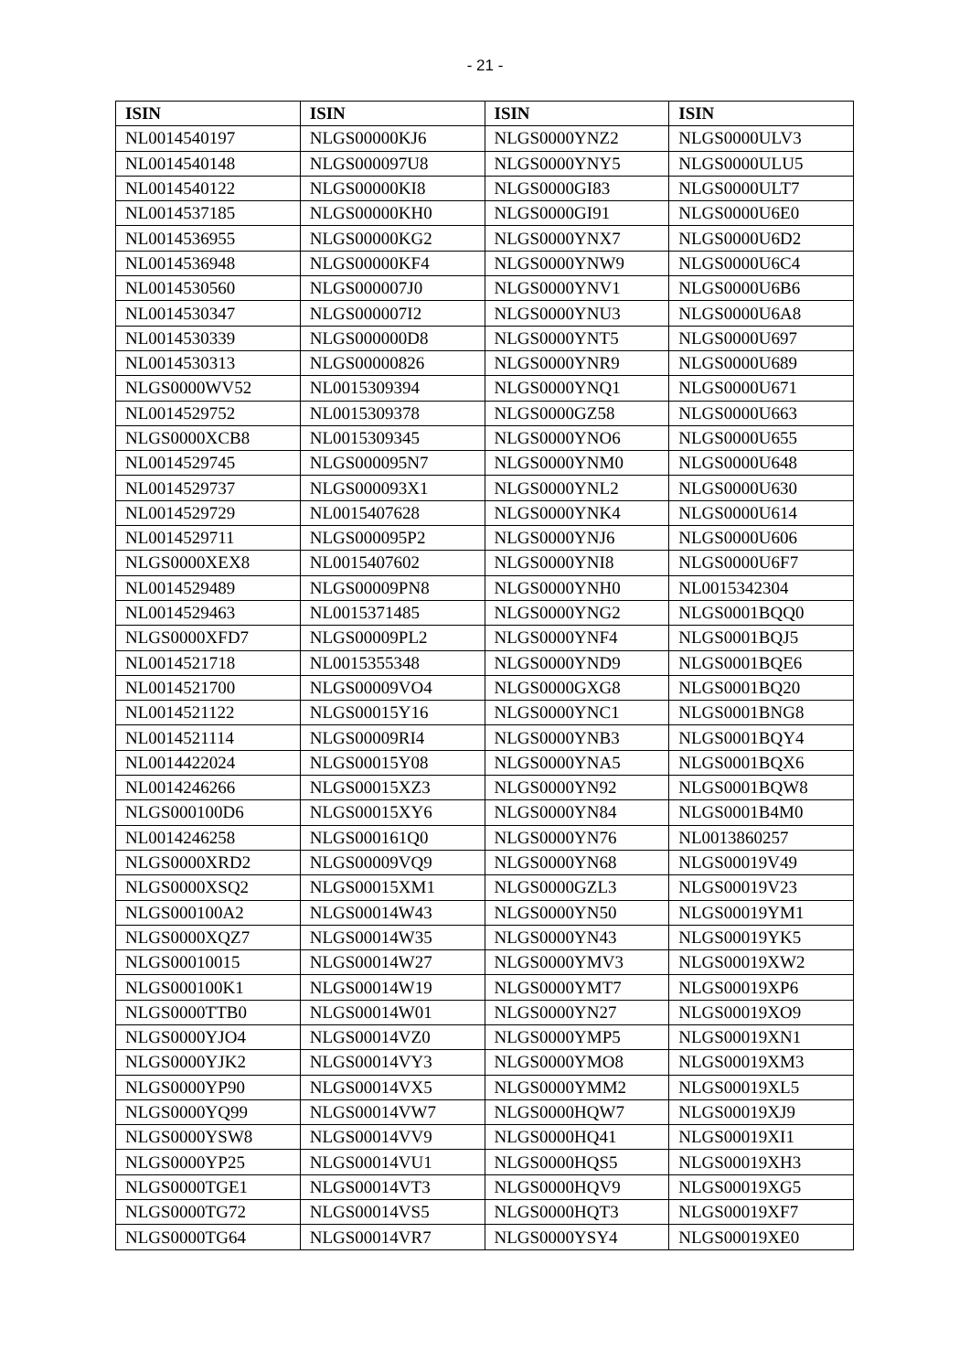- 21 -
| ISIN | ISIN | ISIN | ISIN |
| --- | --- | --- | --- |
| NL0014540197 | NLGS00000KJ6 | NLGS0000YNZ2 | NLGS0000ULV3 |
| NL0014540148 | NLGS000097U8 | NLGS0000YNY5 | NLGS0000ULU5 |
| NL0014540122 | NLGS00000KI8 | NLGS0000GI83 | NLGS0000ULT7 |
| NL0014537185 | NLGS00000KH0 | NLGS0000GI91 | NLGS0000U6E0 |
| NL0014536955 | NLGS00000KG2 | NLGS0000YNX7 | NLGS0000U6D2 |
| NL0014536948 | NLGS00000KF4 | NLGS0000YNW9 | NLGS0000U6C4 |
| NL0014530560 | NLGS000007J0 | NLGS0000YNV1 | NLGS0000U6B6 |
| NL0014530347 | NLGS000007I2 | NLGS0000YNU3 | NLGS0000U6A8 |
| NL0014530339 | NLGS000000D8 | NLGS0000YNT5 | NLGS0000U697 |
| NL0014530313 | NLGS00000826 | NLGS0000YNR9 | NLGS0000U689 |
| NLGS0000WV52 | NL0015309394 | NLGS0000YNQ1 | NLGS0000U671 |
| NL0014529752 | NL0015309378 | NLGS0000GZ58 | NLGS0000U663 |
| NLGS0000XCB8 | NL0015309345 | NLGS0000YNO6 | NLGS0000U655 |
| NL0014529745 | NLGS000095N7 | NLGS0000YNM0 | NLGS0000U648 |
| NL0014529737 | NLGS000093X1 | NLGS0000YNL2 | NLGS0000U630 |
| NL0014529729 | NL0015407628 | NLGS0000YNK4 | NLGS0000U614 |
| NL0014529711 | NLGS000095P2 | NLGS0000YNJ6 | NLGS0000U606 |
| NLGS0000XEX8 | NL0015407602 | NLGS0000YNI8 | NLGS0000U6F7 |
| NL0014529489 | NLGS00009PN8 | NLGS0000YNH0 | NL0015342304 |
| NL0014529463 | NL0015371485 | NLGS0000YNG2 | NLGS0001BQQ0 |
| NLGS0000XFD7 | NLGS00009PL2 | NLGS0000YNF4 | NLGS0001BQJ5 |
| NL0014521718 | NL0015355348 | NLGS0000YND9 | NLGS0001BQE6 |
| NL0014521700 | NLGS00009VO4 | NLGS0000GXG8 | NLGS0001BQ20 |
| NL0014521122 | NLGS00015Y16 | NLGS0000YNC1 | NLGS0001BNG8 |
| NL0014521114 | NLGS00009RI4 | NLGS0000YNB3 | NLGS0001BQY4 |
| NL0014422024 | NLGS00015Y08 | NLGS0000YNA5 | NLGS0001BQX6 |
| NL0014246266 | NLGS00015XZ3 | NLGS0000YN92 | NLGS0001BQW8 |
| NLGS000100D6 | NLGS00015XY6 | NLGS0000YN84 | NLGS0001B4M0 |
| NL0014246258 | NLGS000161Q0 | NLGS0000YN76 | NL0013860257 |
| NLGS0000XRD2 | NLGS00009VQ9 | NLGS0000YN68 | NLGS00019V49 |
| NLGS0000XSQ2 | NLGS00015XM1 | NLGS0000GZL3 | NLGS00019V23 |
| NLGS000100A2 | NLGS00014W43 | NLGS0000YN50 | NLGS00019YM1 |
| NLGS0000XQZ7 | NLGS00014W35 | NLGS0000YN43 | NLGS00019YK5 |
| NLGS00010015 | NLGS00014W27 | NLGS0000YMV3 | NLGS00019XW2 |
| NLGS000100K1 | NLGS00014W19 | NLGS0000YMT7 | NLGS00019XP6 |
| NLGS0000TTB0 | NLGS00014W01 | NLGS0000YN27 | NLGS00019XO9 |
| NLGS0000YJO4 | NLGS00014VZ0 | NLGS0000YMP5 | NLGS00019XN1 |
| NLGS0000YJK2 | NLGS00014VY3 | NLGS0000YMO8 | NLGS00019XM3 |
| NLGS0000YP90 | NLGS00014VX5 | NLGS0000YMM2 | NLGS00019XL5 |
| NLGS0000YQ99 | NLGS00014VW7 | NLGS0000HQW7 | NLGS00019XJ9 |
| NLGS0000YSW8 | NLGS00014VV9 | NLGS0000HQ41 | NLGS00019XI1 |
| NLGS0000YP25 | NLGS00014VU1 | NLGS0000HQS5 | NLGS00019XH3 |
| NLGS0000TGE1 | NLGS00014VT3 | NLGS0000HQV9 | NLGS00019XG5 |
| NLGS0000TG72 | NLGS00014VS5 | NLGS0000HQT3 | NLGS00019XF7 |
| NLGS0000TG64 | NLGS00014VR7 | NLGS0000YSY4 | NLGS00019XE0 |